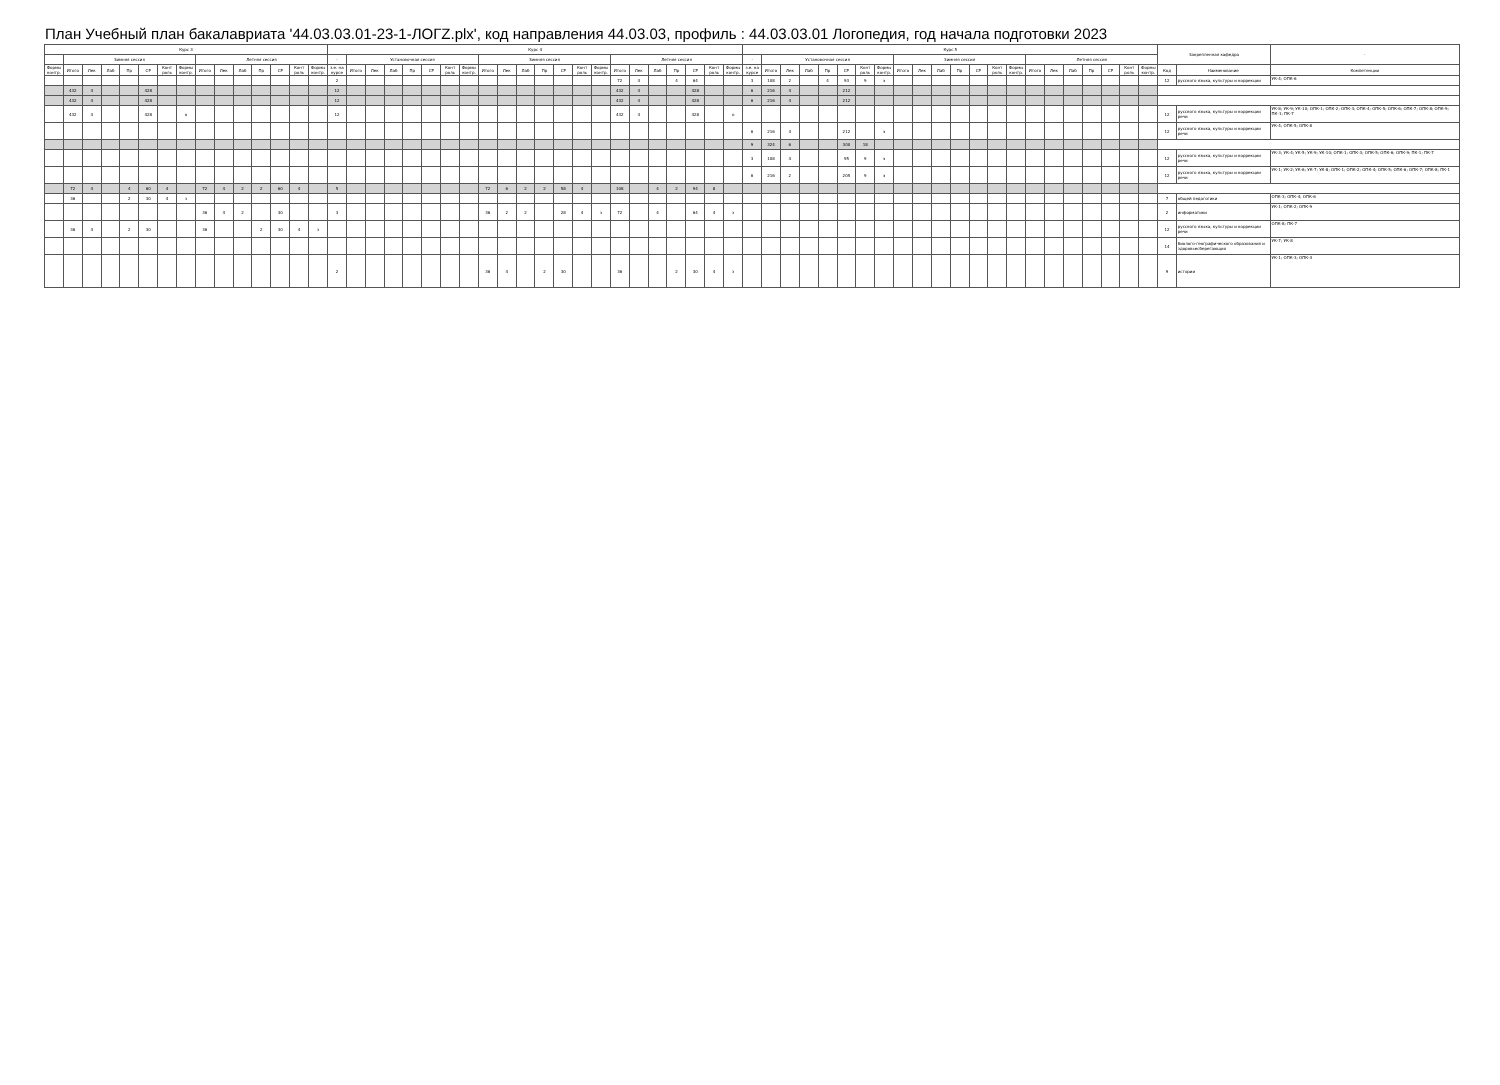План Учебный план бакалавриата '44.03.03.01-23-1-ЛОГZ.plx', код направления 44.03.03, профиль : 44.03.03.01 Логопедия, год начала подготовки 2023
| Курс 3 | | | | | | | | | | | | | | | Курс 4 | | | | | | | | | | | | | | | | | | | | | | Курс 5 | | | | | | | | | | | | | | | | | | | | | | Закрепленная кафедра | | - |
| --- | --- | --- | --- | --- | --- | --- | --- | --- | --- | --- | --- | --- | --- | --- | --- | --- | --- | --- | --- | --- | --- | --- | --- | --- | --- | --- | --- | --- | --- | --- | --- | --- | --- | --- | --- | --- | --- | --- | --- | --- | --- | --- | --- | --- | --- | --- | --- | --- | --- | --- | --- | --- | --- | --- | --- | --- | --- | --- | --- | --- | --- |
| | Зимняя сессия | | | | | | | Летняя сессия | | | | | | | - | Установочная сессия | | | | | | | Зимняя сессия | | | | | | | Летняя сессия | | | | | | | - | Установочная сессия | | | | | | | Зимняя сессия | | | | | | | Летняя сессия | | | | | | | | | |
| Формы контр. | Итого | Лек | Лаб | Пр | СР | Конт роль | Формы контр. | Итого | Лек | Лаб | Пр | СР | Конт роль | Формы контр. | з.е. на курсе | Итого | Лек | Лаб | Пр | СР | Конт роль | Формы контр. | Итого | Лек | Лаб | Пр | СР | Конт роль | Формы контр. | Итого | Лек | Лаб | Пр | СР | Конт роль | Формы контр. | з.е. на курсе | Итого | Лек | Лаб | Пр | СР | Конт роль | Формы контр. | Итого | Лек | Лаб | Пр | СР | Конт роль | Формы контр. | Итого | Лек | Лаб | Пр | СР | Конт роль | Формы контр. | Код | Наименование | Компетенции |
| | | | | | | | | | | | | | | | 2 | | | | | | | | | | | | | | | 72 | 4 | | 4 | 64 | | | 3 | 108 | 2 | | 4 | 93 | 9 | э | | | | | | | | | | | | | | | 12 | русского языка, культуры и коррекции | УК-4; ОПК-6 |
| | 432 | 4 | | | 428 | | | | | | | | | | 12 | | | | | | | | | | | | | | | 432 | 4 | | | 428 | | | 6 | 216 | 4 | | | 212 | | | | | | | | | | | | | | | | | | | |
| | 432 | 4 | | | 428 | | | | | | | | | | 12 | | | | | | | | | | | | | | | 432 | 4 | | | 428 | | | 6 | 216 | 4 | | | 212 | | | | | | | | | | | | | | | | | | | |
| | 432 | 4 | | | 428 | | о | | | | | | | | 12 | | | | | | | | | | | | | | | 432 | 4 | | | 428 | | о | | | | | | | | | | | | | | | | | | | | | | | 12 | русского языка, культуры и коррекции речи | УК-8; УК-9; УК-10; ОПК-1; ОПК-2; ОПК-3; ОПК-4; ОПК-5; ОПК-6; ОПК-7; ОПК-8; ОПК-9; ПК-1; ПК-7 |
| | | | | | | | | | | | | | | | | | | | | | | | | | | | | | | | | | | | | | 6 | 216 | 4 | | | 212 | | э | | | | | | | | | | | | | | | 12 | русского языка, культуры и коррекции речи | УК-4; ОПК-5; ОПК-8 |
| | | | | | | | | | | | | | | | | | | | | | | | | | | | | | | | | | | | | | 9 | 324 | 6 | | | 300 | 18 | | | | | | | | | | | | | | | | | | |
| | | | | | | | | | | | | | | | | | | | | | | | | | | | | | | | | | | | | | 3 | 108 | 4 | | | 95 | 9 | э | | | | | | | | | | | | | | | 12 | русского языка, культуры и коррекции речи | УК-3; УК-4; УК-5; УК-9; УК-10; ОПК-1; ОПК-3; ОПК-5; ОПК-6; ОПК-9; ПК-1; ПК-7 |
| | | | | | | | | | | | | | | | | | | | | | | | | | | | | | | | | | | | | | 6 | 216 | 2 | | | 205 | 9 | э | | | | | | | | | | | | | | | 12 | русского языка, культуры и коррекции речи | УК-1; УК-2; УК-6; УК-7; УК-8; ОПК-1; ОПК-2; ОПК-4; ОПК-5; ОПК-6; ОПК-7; ОПК-8; ПК-1 |
| | 72 | 4 | | 4 | 60 | 4 | | 72 | 4 | 2 | 2 | 60 | 4 | | 5 | | | | | | | | 72 | 6 | 2 | 2 | 58 | 4 | | 108 | | 4 | 2 | 94 | 8 | | | | | | | | | | | | | | | | | | | | | | | | | | |
| | 36 | | | 2 | 30 | 4 | з | | | | | | | | | | | | | | | | | | | | | | | | | | | | | | | | | | | | | | | | | | | | | | | | | | | | 7 | общей педагогики | ОПК-3; ОПК-4; ОПК-6 |
| | | | | | | | | 36 | 4 | 2 | | 30 | | | 3 | | | | | | | | 36 | 2 | 2 | | 28 | 4 | з | 72 | | 4 | | 64 | 4 | з | | | | | | | | | | | | | | | | | | | | | | | 2 | информатики | УК-1; ОПК-2; ОПК-9 |
| | 36 | 4 | | 2 | 30 | | | 36 | | | 2 | 30 | 4 | з | | | | | | | | | | | | | | | | | | | | | | | | | | | | | | | | | | | | | | | | | | | | | 12 | русского языка, культуры и коррекции речи | ОПК-8; ПК-7 |
| | | | | | | | | | | | | | | | | | | | | | | | | | | | | | | | | | | | | | | | | | | | | | | | | | | | | | | | | | | | 14 | биолого-географического образования и здоровьесберегающих | УК-7; УК-8 |
| | | | | | | | | | | | | | | | 2 | | | | | | | | 36 | 4 | | 2 | 30 | | | 36 | | | 2 | 30 | 4 | з | | | | | | | | | | | | | | | | | | | | | | | 9 | истории | УК-1; ОПК-3; ОПК-4 |